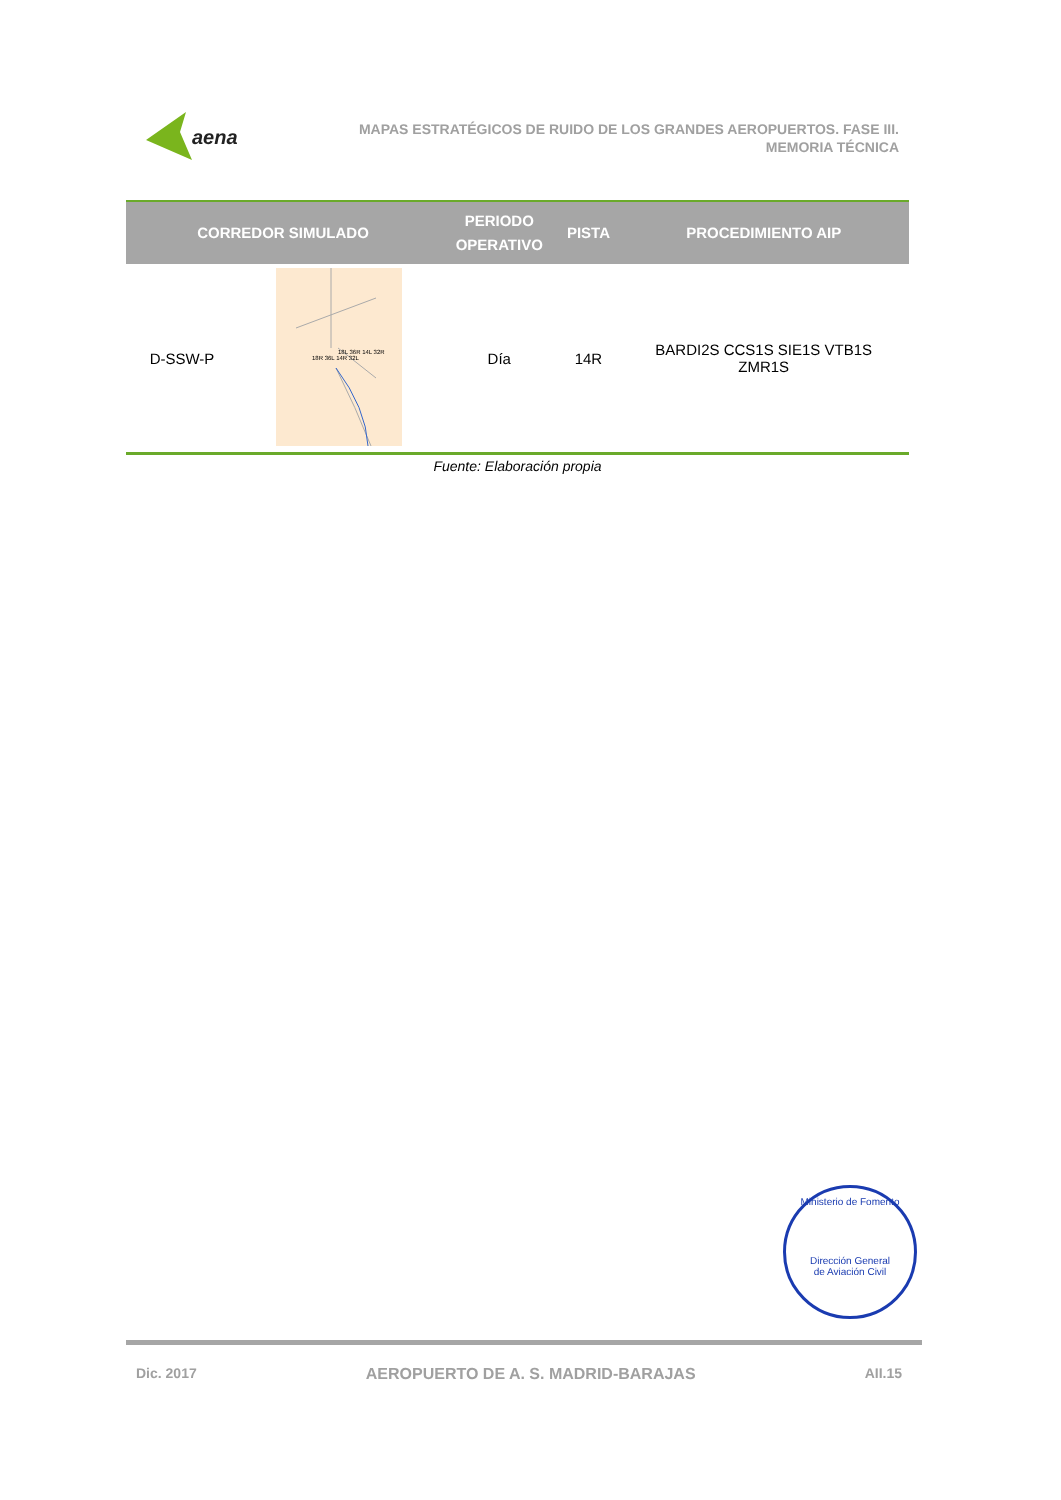aena
MAPAS ESTRATÉGICOS DE RUIDO DE LOS GRANDES AEROPUERTOS. FASE III.
MEMORIA TÉCNICA
| CORREDOR SIMULADO | | PERIODO OPERATIVO | PISTA | PROCEDIMIENTO AIP |
| --- | --- | --- | --- | --- |
| D-SSW-P | 18R 36L 14R 32L 18L 36R 14L 32R | Día | 14R | BARDI2S CCS1S SIE1S VTB1S ZMR1S |
Fuente: Elaboración propia
Ministerio de Fomento
Dirección General
de Aviación Civil
Dic. 2017 AEROPUERTO DE A. S. MADRID-BARAJAS AII.15